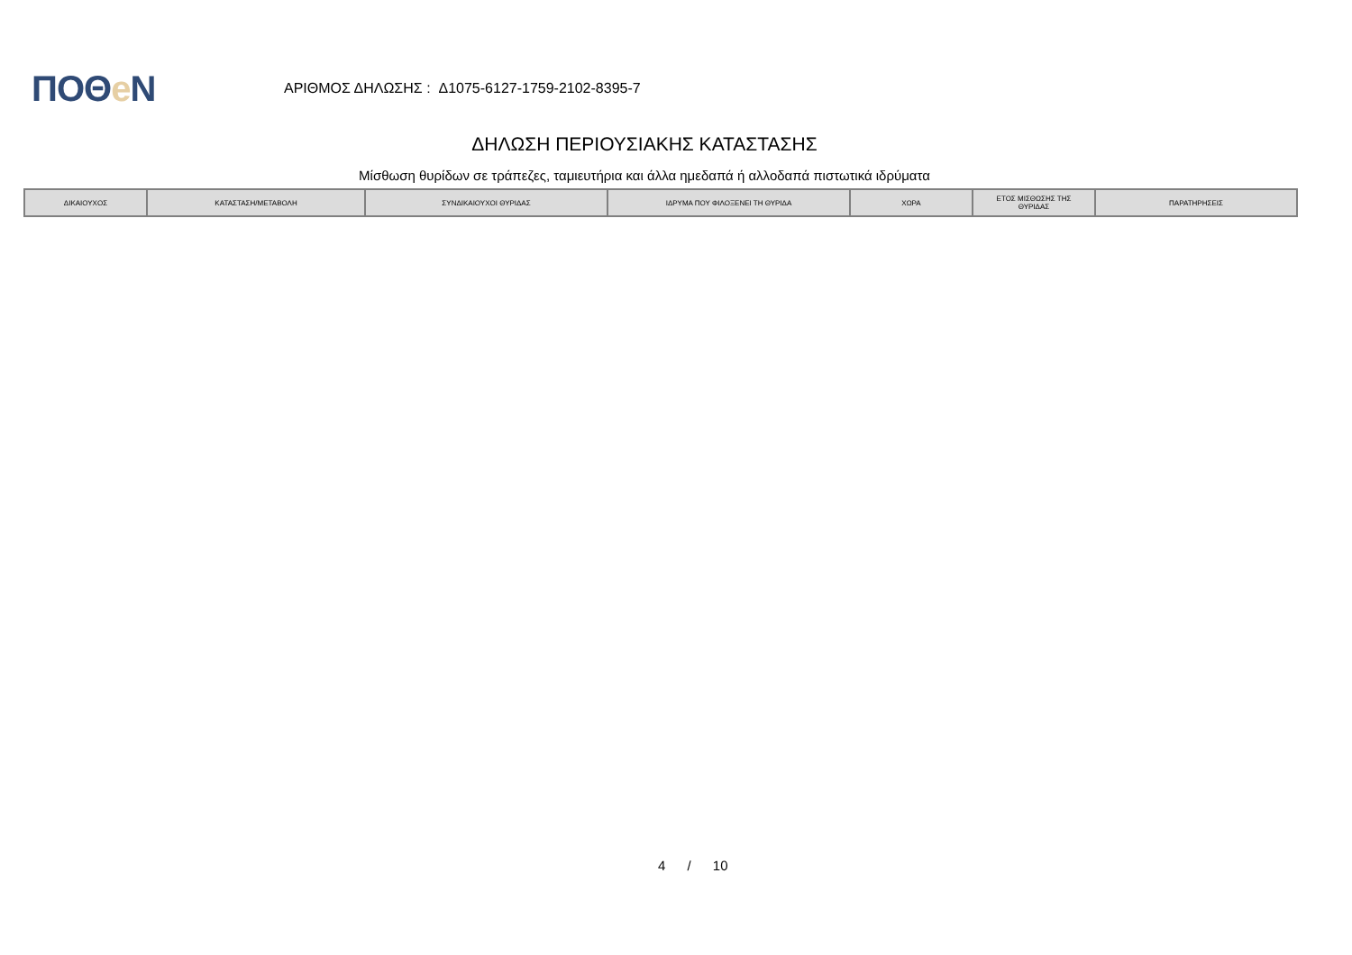ΠΟΘe Ν
ΑΡΙΘΜΟΣ ΔΗΛΩΣΗΣ : Δ1075-6127-1759-2102-8395-7
ΔΗΛΩΣΗ ΠΕΡΙΟΥΣΙΑΚΗΣ ΚΑΤΑΣΤΑΣΗΣ
Μίσθωση θυρίδων σε τράπεζες, ταμιευτήρια και άλλα ημεδαπά ή αλλοδαπά πιστωτικά ιδρύματα
| ΔΙΚΑΙΟΥΧΟΣ | ΚΑΤΑΣΤΑΣΗ/ΜΕΤΑΒΟΛΗ | ΣΥΝΔΙΚΑΙΟΥΧΟΙ ΘΥΡΙΔΑΣ | ΙΔΡΥΜΑ ΠΟΥ ΦΙΛΟΞΕΝΕΙ ΤΗ ΘΥΡΙΔΑ | ΧΩΡΑ | ΕΤΟΣ ΜΙΣΘΩΣΗΣ ΤΗΣ ΘΥΡΙΔΑΣ | ΠΑΡΑΤΗΡΗΣΕΙΣ |
| --- | --- | --- | --- | --- | --- | --- |
4 / 10